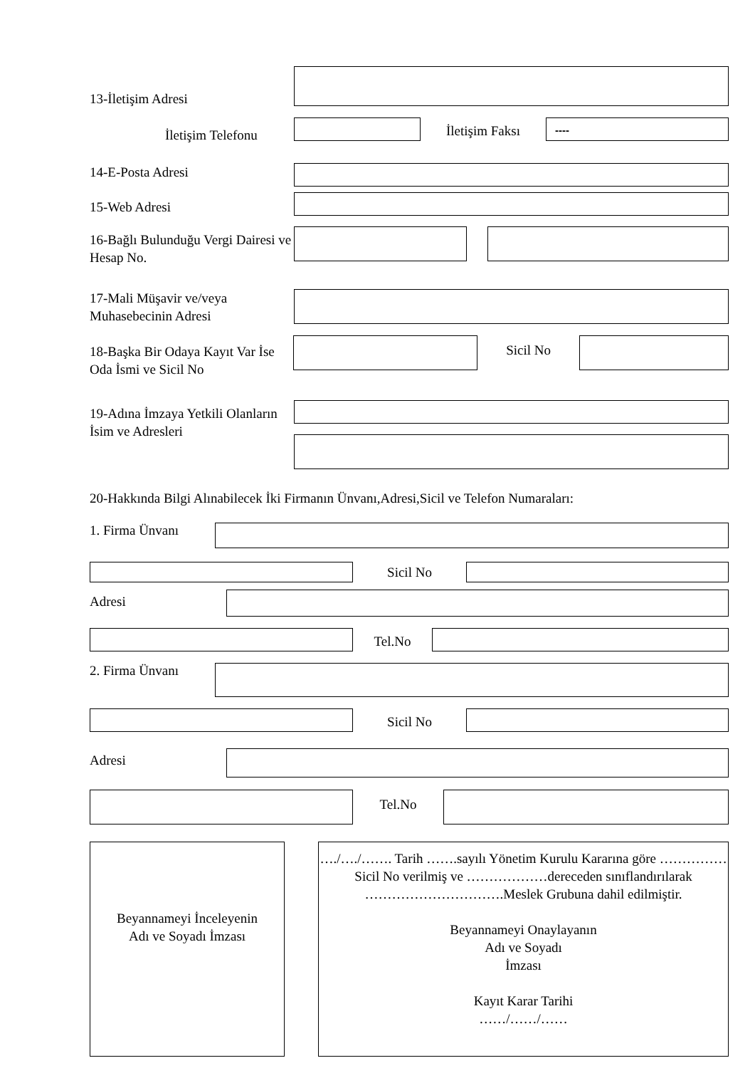13-İletişim Adresi
İletişim Telefonu
İletişim Faksı
----
14-E-Posta Adresi
15-Web Adresi
16-Bağlı Bulunduğu Vergi Dairesi ve Hesap No.
17-Mali Müşavir ve/veya Muhasebecinin Adresi
18-Başka Bir Odaya Kayıt Var İse Oda İsmi ve Sicil No
Sicil No
19-Adına İmzaya Yetkili Olanların İsim ve Adresleri
20-Hakkında Bilgi Alınabilecek İki Firmanın Ünvanı,Adresi,Sicil ve Telefon Numaraları:
1. Firma Ünvanı
Sicil No
Adresi
Tel.No
2. Firma Ünvanı
Sicil No
Adresi
Tel.No
Beyannameyi İnceleyenin
Adı ve Soyadı İmzası
…./…./……. Tarih …….sayılı Yönetim Kurulu Kararına göre ……………Sicil No verilmiş ve ………………dereceden sınıflandırılarak ………………………….Meslek Grubuna dahil edilmiştir.
Beyannameyi Onaylayanın
Adı ve Soyadı
İmzası
Kayıt Karar Tarihi
……/……/……